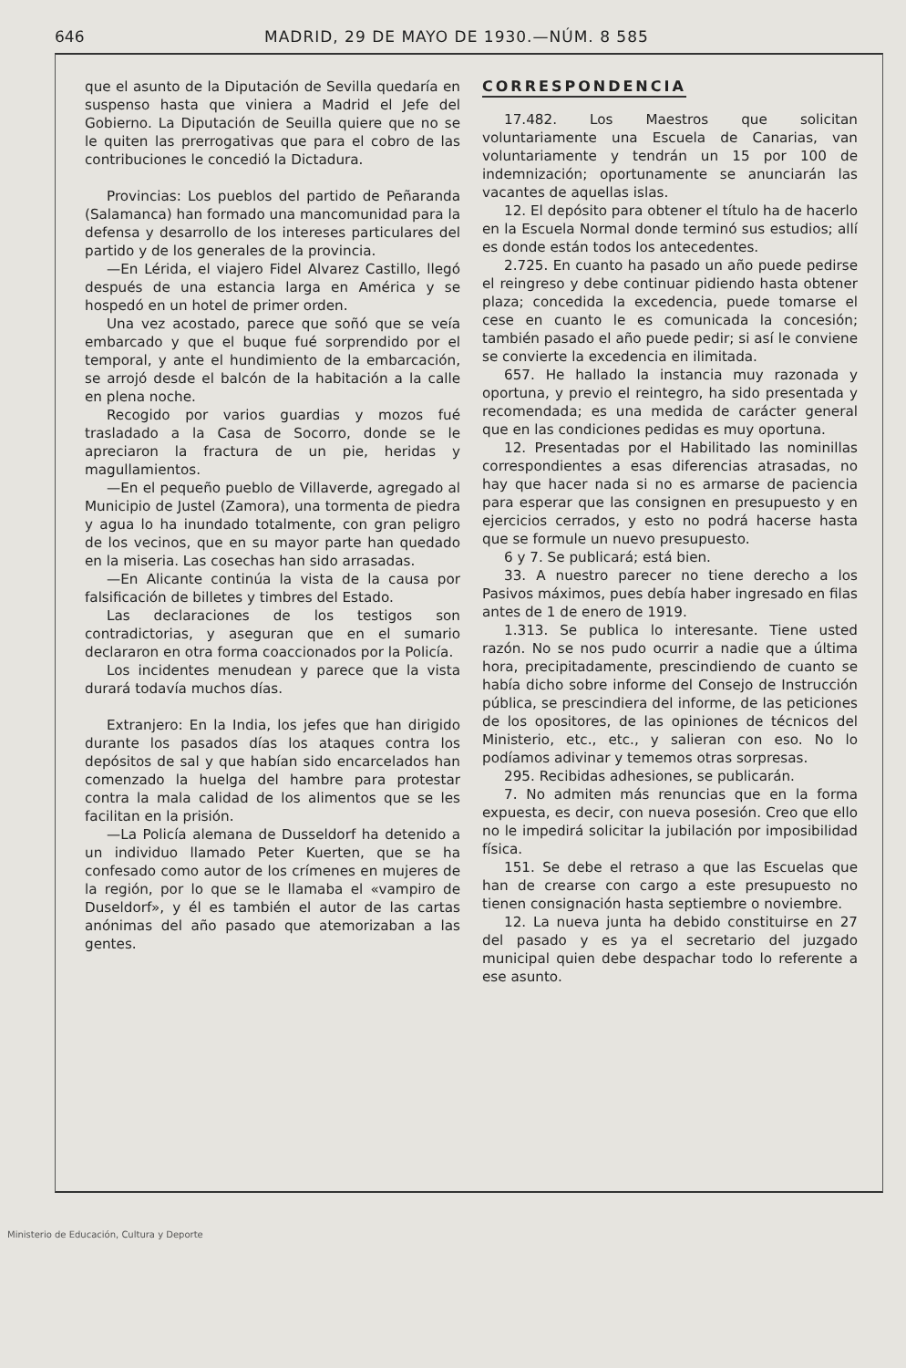646 MADRID, 29 DE MAYO DE 1930.—NÚM. 8 585
que el asunto de la Diputación de Sevilla quedaría en suspenso hasta que viniera a Madrid el Jefe del Gobierno. La Diputación de Seuilla quiere que no se le quiten las prerrogativas que para el cobro de las contribuciones le concedió la Dictadura.
Provincias: Los pueblos del partido de Peñaranda (Salamanca) han formado una mancomunidad para la defensa y desarrollo de los intereses particulares del partido y de los generales de la provincia.
—En Lérida, el viajero Fidel Alvarez Castillo, llegó después de una estancia larga en América y se hospedó en un hotel de primer orden.
Una vez acostado, parece que soñó que se veía embarcado y que el buque fué sorprendido por el temporal, y ante el hundimiento de la embarcación, se arrojó desde el balcón de la habitación a la calle en plena noche.
Recogido por varios guardias y mozos fué trasladado a la Casa de Socorro, donde se le apreciaron la fractura de un pie, heridas y magullamientos.
—En el pequeño pueblo de Villaverde, agregado al Municipio de Justel (Zamora), una tormenta de piedra y agua lo ha inundado totalmente, con gran peligro de los vecinos, que en su mayor parte han quedado en la miseria. Las cosechas han sido arrasadas.
—En Alicante continúa la vista de la causa por falsificación de billetes y timbres del Estado.
Las declaraciones de los testigos son contradictorias, y aseguran que en el sumario declararon en otra forma coaccionados por la Policía.
Los incidentes menudean y parece que la vista durará todavía muchos días.
Extranjero: En la India, los jefes que han dirigido durante los pasados días los ataques contra los depósitos de sal y que habían sido encarcelados han comenzado la huelga del hambre para protestar contra la mala calidad de los alimentos que se les facilitan en la prisión.
—La Policía alemana de Dusseldorf ha detenido a un individuo llamado Peter Kuerten, que se ha confesado como autor de los crímenes en mujeres de la región, por lo que se le llamaba el «vampiro de Duseldorf», y él es también el autor de las cartas anónimas del año pasado que atemorizaban a las gentes.
CORRESPONDENCIA
17.482. Los Maestros que solicitan voluntariamente una Escuela de Canarias, van voluntariamente y tendrán un 15 por 100 de indemnización; oportunamente se anunciarán las vacantes de aquellas islas.
12. El depósito para obtener el título ha de hacerlo en la Escuela Normal donde terminó sus estudios; allí es donde están todos los antecedentes.
2.725. En cuanto ha pasado un año puede pedirse el reingreso y debe continuar pidiendo hasta obtener plaza; concedida la excedencia, puede tomarse el cese en cuanto le es comunicada la concesión; también pasado el año puede pedir; si así le conviene se convierte la excedencia en ilimitada.
657. He hallado la instancia muy razonada y oportuna, y previo el reintegro, ha sido presentada y recomendada; es una medida de carácter general que en las condiciones pedidas es muy oportuna.
12. Presentadas por el Habilitado las nominillas correspondientes a esas diferencias atrasadas, no hay que hacer nada si no es armarse de paciencia para esperar que las consignen en presupuesto y en ejercicios cerrados, y esto no podrá hacerse hasta que se formule un nuevo presupuesto.
6 y 7. Se publicará; está bien.
33. A nuestro parecer no tiene derecho a los Pasivos máximos, pues debía haber ingresado en filas antes de 1 de enero de 1919.
1.313. Se publica lo interesante. Tiene usted razón. No se nos pudo ocurrir a nadie que a última hora, precipitadamente, prescindiendo de cuanto se había dicho sobre informe del Consejo de Instrucción pública, se prescindiera del informe, de las peticiones de los opositores, de las opiniones de técnicos del Ministerio, etc., etc., y salieran con eso. No lo podíamos adivinar y tememos otras sorpresas.
295. Recibidas adhesiones, se publicarán.
7. No admiten más renuncias que en la forma expuesta, es decir, con nueva posesión. Creo que ello no le impedirá solicitar la jubilación por imposibilidad física.
151. Se debe el retraso a que las Escuelas que han de crearse con cargo a este presupuesto no tienen consignación hasta septiembre o noviembre.
12. La nueva junta ha debido constituirse en 27 del pasado y es ya el secretario del juzgado municipal quien debe despachar todo lo referente a ese asunto.
Ministerio de Educación, Cultura y Deporte